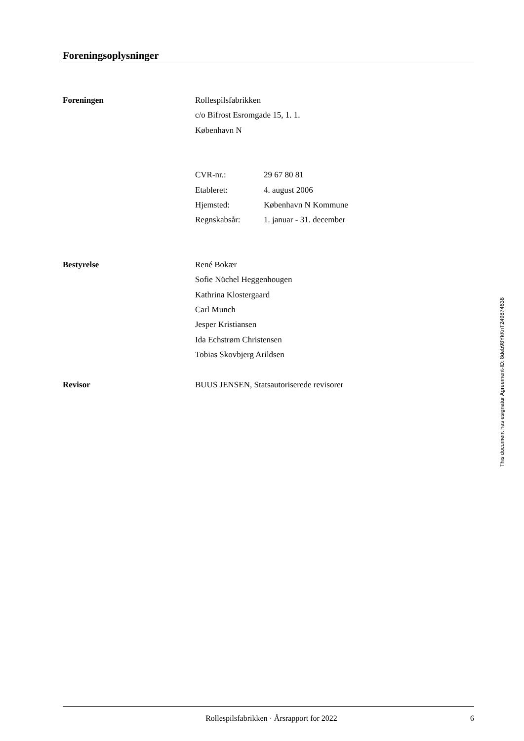Foreningsoplysninger
Foreningen Rollespilsfabrikken
c/o Bifrost Esromgade 15, 1. 1.
København N
| CVR-nr.: | 29 67 80 81 |
| Etableret: | 4. august 2006 |
| Hjemsted: | København N Kommune |
| Regnskabsår: | 1. januar - 31. december |
Bestyrelse René Bokær
Sofie Nüchel Heggenhougen
Kathrina Klostergaard
Carl Munch
Jesper Kristiansen
Ida Echstrøm Christensen
Tobias Skovbjerg Arildsen
Revisor BUUS JENSEN, Statsautoriserede revisorer
This document has esignatur Agreement-ID: 8deb98YkKnT249874638
Rollespilsfabrikken · Årsrapport for 2022
6